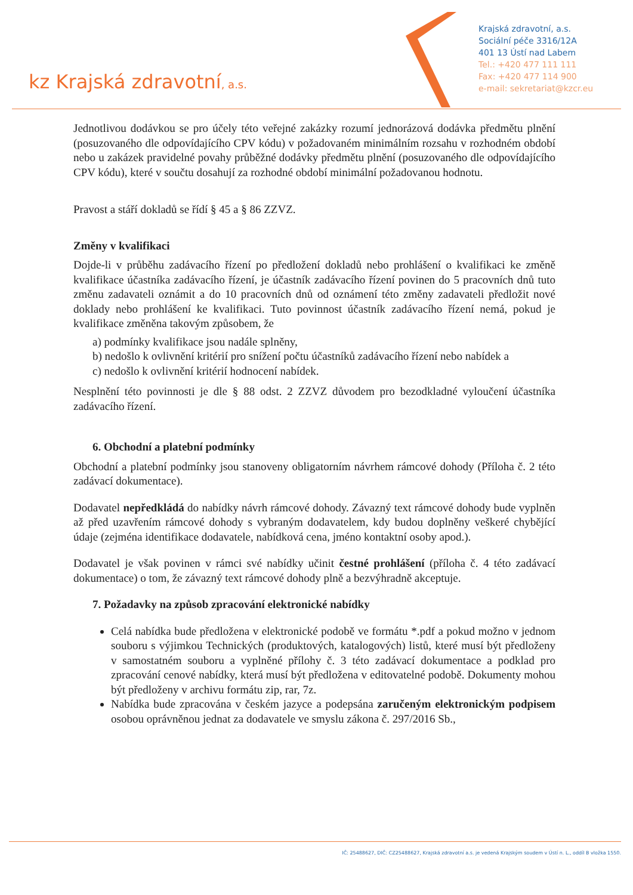kz Krajská zdravotní, a.s.
Krajská zdravotní, a.s.
Sociální péče 3316/12A
401 13 Ústí nad Labem
Tel.: +420 477 111 111
Fax: +420 477 114 900
e-mail: sekretariat@kzcr.eu
Jednotlivou dodávkou se pro účely této veřejné zakázky rozumí jednorázová dodávka předmětu plnění (posuzovaného dle odpovídajícího CPV kódu) v požadovaném minimálním rozsahu v rozhodném období nebo u zakázek pravidelné povahy průběžné dodávky předmětu plnění (posuzovaného dle odpovídajícího CPV kódu), které v součtu dosahují za rozhodné období minimální požadovanou hodnotu.
Pravost a stáří dokladů se řídí § 45 a § 86 ZZVZ.
Změny v kvalifikaci
Dojde-li v průběhu zadávacího řízení po předložení dokladů nebo prohlášení o kvalifikaci ke změně kvalifikace účastníka zadávacího řízení, je účastník zadávacího řízení povinen do 5 pracovních dnů tuto změnu zadavateli oznámit a do 10 pracovních dnů od oznámení této změny zadavateli předložit nové doklady nebo prohlášení ke kvalifikaci. Tuto povinnost účastník zadávacího řízení nemá, pokud je kvalifikace změněna takovým způsobem, že
a) podmínky kvalifikace jsou nadále splněny,
b) nedošlo k ovlivnění kritérií pro snížení počtu účastníků zadávacího řízení nebo nabídek a
c) nedošlo k ovlivnění kritérií hodnocení nabídek.
Nesplnění této povinnosti je dle § 88 odst. 2 ZZVZ důvodem pro bezodkladné vyloučení účastníka zadávacího řízení.
6. Obchodní a platební podmínky
Obchodní a platební podmínky jsou stanoveny obligatorním návrhem rámcové dohody (Příloha č. 2 této zadávací dokumentace).
Dodavatel nepředkládá do nabídky návrh rámcové dohody. Závazný text rámcové dohody bude vyplněn až před uzavřením rámcové dohody s vybraným dodavatelem, kdy budou doplněny veškeré chybějící údaje (zejména identifikace dodavatele, nabídková cena, jméno kontaktní osoby apod.).
Dodavatel je však povinen v rámci své nabídky učinit čestné prohlášení (příloha č. 4 této zadávací dokumentace) o tom, že závazný text rámcové dohody plně a bezvýhradně akceptuje.
7. Požadavky na způsob zpracování elektronické nabídky
Celá nabídka bude předložena v elektronické podobě ve formátu *.pdf a pokud možno v jednom souboru s výjimkou Technických (produktových, katalogových) listů, které musí být předloženy v samostatném souboru a vyplněné přílohy č. 3 této zadávací dokumentace a podklad pro zpracování cenové nabídky, která musí být předložena v editovatelné podobě. Dokumenty mohou být předloženy v archivu formátu zip, rar, 7z.
Nabídka bude zpracována v českém jazyce a podepsána zaručeným elektronickým podpisem osobou oprávněnou jednat za dodavatele ve smyslu zákona č. 297/2016 Sb.,
IČ: 25488627, DIČ: CZ25488627, Krajská zdravotní a.s. je vedená Krajským soudem v Ústí n. L., oddíl B vložka 1550.